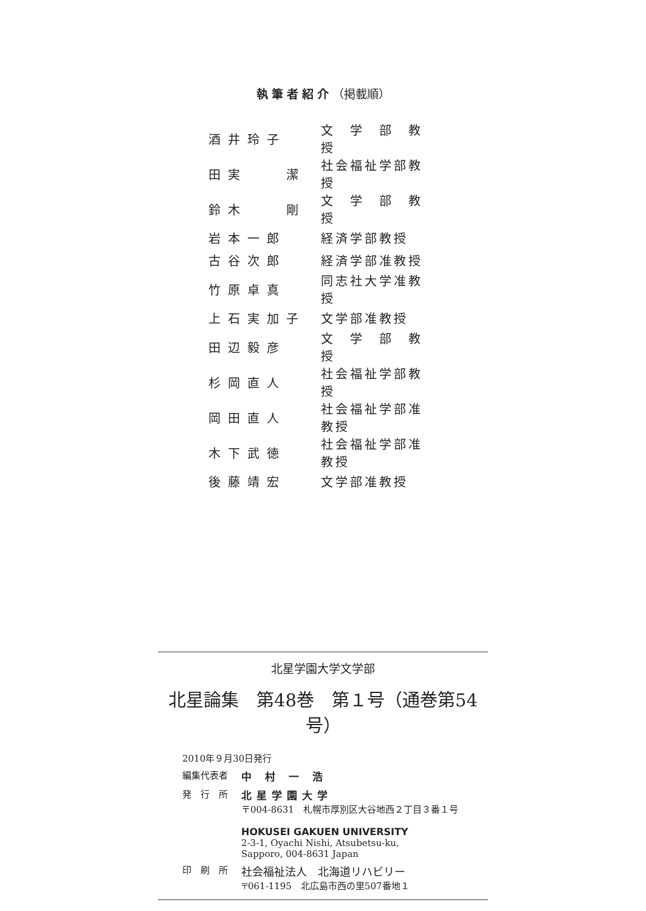執筆者紹介（掲載順）
| 酒井玲子 | 文 学 部 教 授 |
| 田実 潔 | 社会福祉学部教授 |
| 鈴木 剛 | 文 学 部 教 授 |
| 岩本一郎 | 経済学部教授 |
| 古谷次郎 | 経済学部准教授 |
| 竹原卓真 | 同志社大学准教授 |
| 上石実加子 | 文学部准教授 |
| 田辺毅彦 | 文 学 部 教 授 |
| 杉岡直人 | 社会福祉学部教授 |
| 岡田直人 | 社会福祉学部准教授 |
| 木下武徳 | 社会福祉学部准教授 |
| 後藤靖宏 | 文学部准教授 |
北星学園大学文学部
北星論集　第48巻　第１号（通巻第54号）
2010年９月30日発行
| 編集代表者 | 中 村 一 浩 |
| 発 行 所 | 北星学園大学 〒004-8631 札幌市厚別区大谷地西２丁目３番１号 HOKUSEI GAKUEN UNIVERSITY 2-3-1, Oyachi Nishi, Atsubetsu-ku, Sapporo, 004-8631 Japan |
| 印 刷 所 | 社会福祉法人 北海道リハビリー 〒061-1195 北広島市西の里507番地１ |